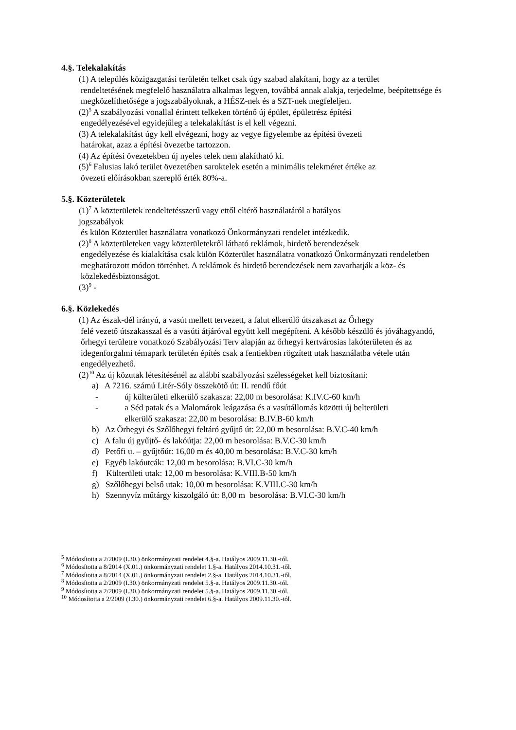4.§. Telekalakítás
(1) A település közigazgatási területén telket csak úgy szabad alakítani, hogy az a terület
rendeltetésének megfelelő használatra alkalmas legyen, továbbá annak alakja, terjedelme, beépítettsége és megközelíthetősége a jogszabályoknak, a HÉSZ-nek és a SZT-nek megfeleljen.
(2)<sup>5</sup> A szabályozási vonallal érintett telkeken történő új épület, épületrész építési
engedélyezésével egyidejűleg a telekalakítást is el kell végezni.
(3) A telekalakítást úgy kell elvégezni, hogy az vegye figyelembe az építési övezeti
határokat, azaz a építési övezetbe tartozzon.
(4) Az építési övezetekben új nyeles telek nem alakítható ki.
(5)<sup>6</sup> Falusias lakó terület övezetében saroktelek esetén a minimális telekméret értéke az
övezeti előírásokban szereplő érték 80%-a.
5.§. Közterületek
(1)<sup>7</sup> A közterületek rendeltetésszerű vagy ettől eltérő használatáról a hatályos
jogszabályok
és külön Közterület használatra vonatkozó Önkormányzati rendelet intézkedik.
(2)<sup>8</sup> A közterületeken vagy közterületekről látható reklámok, hirdető berendezések
engedélyezése és kialakítása csak külön Közterület használatra vonatkozó Önkormányzati rendeletben meghatározott módon történhet. A reklámok és hirdető berendezések nem zavarhatják a köz- és közlekedésbiztonságot.
(3)<sup>9</sup> -
6.§. Közlekedés
(1) Az észak-dél irányú, a vasút mellett tervezett, a falut elkerülő útszakaszt az Őrhegy
felé vezető útszakasszal és a vasúti átjáróval együtt kell megépíteni. A később készülő és jóváhagyandó, őrhegyi területre vonatkozó Szabályozási Terv alapján az őrhegyi kertvárosias lakóterületen és az idegenforgalmi témapark területén építés csak a fentiekben rögzített utak használatba vétele után engedélyezhető.
(2)<sup>10</sup> Az új közutak létesítésénél az alábbi szabályozási szélességeket kell biztosítani:
a) A 7216. számú Litér-Sóly összekötő út: II. rendű főút
- új külterületi elkerülő szakasza: 22,00 m besorolása: K.IV.C-60 km/h
- a Séd patak és a Malomárok leágazása és a vasútállomás közötti új belterületi
elkerülő szakasza: 22,00 m besorolása: B.IV.B-60 km/h
b) Az Őrhegyi és Szőlőhegyi feltáró gyűjtő út: 22,00 m besorolása: B.V.C-40 km/h
c) A falu új gyűjtő- és lakóútja: 22,00 m besorolása: B.V.C-30 km/h
d) Petőfi u. – gyűjtőút: 16,00 m és 40,00 m besorolása: B.V.C-30 km/h
e) Egyéb lakóutcák: 12,00 m besorolása: B.VI.C-30 km/h
f) Külterületi utak: 12,00 m besorolása: K.VIII.B-50 km/h
g) Szőlőhegyi belső utak: 10,00 m besorolása: K.VIII.C-30 km/h
h) Szennyvíz műtárgy kiszolgáló út: 8,00 m besorolása: B.VI.C-30 km/h
<sup>5</sup> Módosította a 2/2009 (I.30.) önkormányzati rendelet 4.§-a. Hatályos 2009.11.30.-tól.
<sup>6</sup> Módosította a 8/2014 (X.01.) önkormányzati rendelet 1.§-a. Hatályos 2014.10.31.-től.
<sup>7</sup> Módosította a 8/2014 (X.01.) önkormányzati rendelet 2.§-a. Hatályos 2014.10.31.-től.
<sup>8</sup> Módosította a 2/2009 (I.30.) önkormányzati rendelet 5.§-a. Hatályos 2009.11.30.-tól.
<sup>9</sup> Módosította a 2/2009 (I.30.) önkormányzati rendelet 5.§-a. Hatályos 2009.11.30.-tól.
<sup>10</sup> Módosította a 2/2009 (I.30.) önkormányzati rendelet 6.§-a. Hatályos 2009.11.30.-tól.